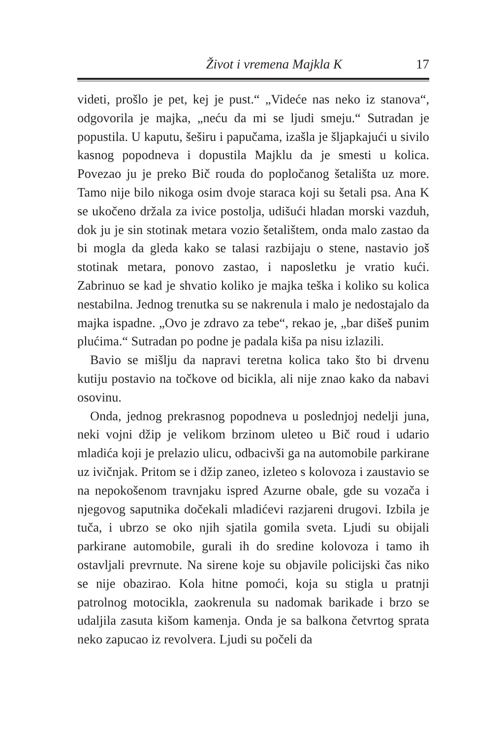Život i vremena Majkla K 17
videti, prošlo je pet, kej je pust.“ „Videće nas neko iz stanova“, odgovorila je majka, „neću da mi se ljudi smeju.“ Sutradan je popustila. U kaputu, šeširu i papučama, izašla je šljapkajući u sivilo kasnog popodneva i dopustila Majklu da je smesti u kolica. Povezao ju je preko Bič rouda do popločanog šetališta uz more. Tamo nije bilo nikoga osim dvoje staraca koji su šetali psa. Ana K se ukočeno držala za ivice postolja, udišući hladan morski vazduh, dok ju je sin stotinak metara vozio šetalištem, onda malo zastao da bi mogla da gleda kako se talasi razbijaju o stene, nastavio još stotinak metara, ponovo zastao, i naposletku je vratio kući. Zabrinuo se kad je shvatio koliko je majka teška i koliko su kolica nestabilna. Jednog trenutka su se nakrenula i malo je nedostajalo da majka ispadne. „Ovo je zdravo za tebe“, rekao je, „bar dišeš punim plućima.“ Sutradan po podne je padala kiša pa nisu izlazili.
Bavio se mišlju da napravi teretna kolica tako što bi drvenu kutiju postavio na točkove od bicikla, ali nije znao kako da nabavi osovinu.
Onda, jednog prekrasnog popodneva u poslednjoj nedelji juna, neki vojni džip je velikom brzinom uleteo u Bič roud i udario mladića koji je prelazio ulicu, odbacivši ga na automobile parkirane uz ivičnjak. Pritom se i džip zaneo, izleteo s kolovoza i zaustavio se na nepokošenom travnjaku ispred Azurne obale, gde su vozača i njegovog saputnika dočekali mladićevi razjareni drugovi. Izbila je tuča, i ubrzo se oko njih sjatila gomila sveta. Ljudi su obijali parkirane automobile, gurali ih do sredine kolovoza i tamo ih ostavljali prevrnute. Na sirene koje su objavile policijski čas niko se nije obazirao. Kola hitne pomoći, koja su stigla u pratnji patrolnog motocikla, zaokrenula su nadomak barikade i brzo se udaljila zasuta kišom kamenja. Onda je sa balkona četvrtog sprata neko zapucao iz revolvera. Ljudi su počeli da